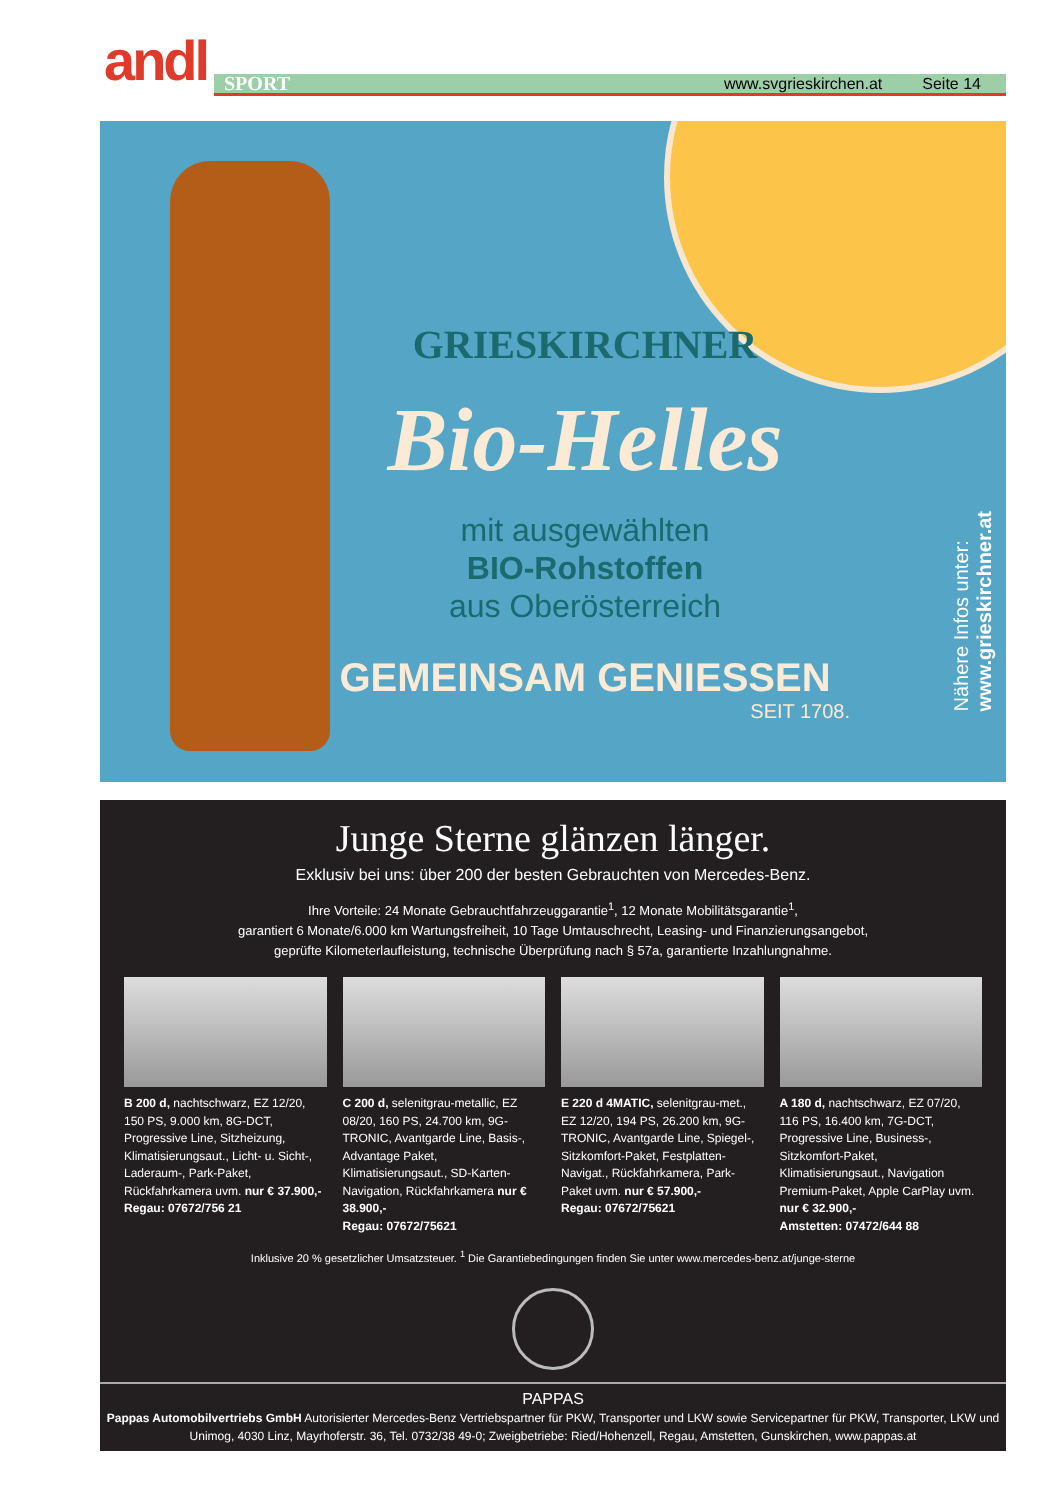andl
SPORT www.svgrieskirchen.at Seite 14
GRIESKIRCHNER
Bio-Helles
mit ausgewählten
BIO-Rohstoffen
aus Oberösterreich
GEMEINSAM GENIESSEN
SEIT 1708.
Nähere Infos unter:
www.grieskirchner.at
Junge Sterne glänzen länger.
Exklusiv bei uns: über 200 der besten Gebrauchten von Mercedes-Benz.
Ihre Vorteile: 24 Monate Gebrauchtfahrzeuggarantie<sup>1</sup>, 12 Monate Mobilitätsgarantie<sup>1</sup>,
garantiert 6 Monate/6.000 km Wartungsfreiheit, 10 Tage Umtauschrecht, Leasing- und Finanzierungsangebot,
geprüfte Kilometerlaufleistung, technische Überprüfung nach § 57a, garantierte Inzahlungnahme.
B 200 d, nachtschwarz, EZ 12/20, 150 PS, 9.000 km, 8G-DCT, Progressive Line, Sitzheizung, Klimatisierungsaut., Licht- u. Sicht-, Laderaum-, Park-Paket, Rückfahrkamera uvm. nur € 37.900,-
Regau: 07672/756 21
C 200 d, selenitgrau-metallic, EZ 08/20, 160 PS, 24.700 km, 9G-TRONIC, Avantgarde Line, Basis-, Advantage Paket, Klimatisierungsaut., SD-Karten-Navigation, Rückfahrkamera nur € 38.900,-
Regau: 07672/75621
E 220 d 4MATIC, selenitgrau-met., EZ 12/20, 194 PS, 26.200 km, 9G-TRONIC, Avantgarde Line, Spiegel-, Sitzkomfort-Paket, Festplatten-Navigat., Rückfahrkamera, Park-Paket uvm. nur € 57.900,-
Regau: 07672/75621
A 180 d, nachtschwarz, EZ 07/20, 116 PS, 16.400 km, 7G-DCT, Progressive Line, Business-, Sitzkomfort-Paket, Klimatisierungsaut., Navigation Premium-Paket, Apple CarPlay uvm. nur € 32.900,-
Amstetten: 07472/644 88
Inklusive 20 % gesetzlicher Umsatzsteuer. <sup>1</sup> Die Garantiebedingungen finden Sie unter www.mercedes-benz.at/junge-sterne
PAPPAS
Pappas Automobilvertriebs GmbH Autorisierter Mercedes-Benz Vertriebspartner für PKW, Transporter und LKW sowie Servicepartner für PKW, Transporter, LKW und Unimog, 4030 Linz, Mayrhoferstr. 36, Tel. 0732/38 49-0; Zweigbetriebe: Ried/Hohenzell, Regau, Amstetten, Gunskirchen, www.pappas.at